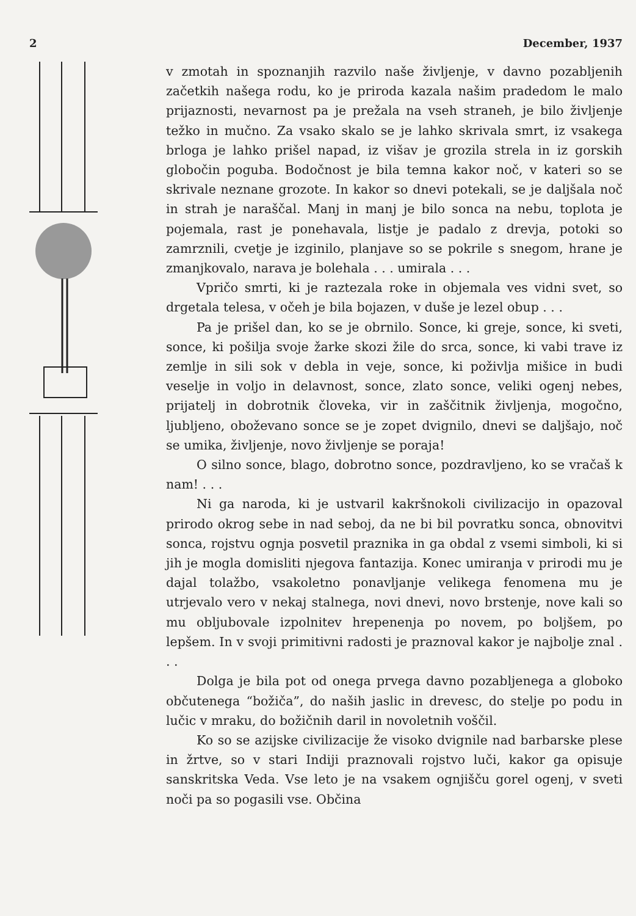2 December, 1937
v zmotah in spoznanjih razvilo naše življenje, v davno pozabljenih začetkih našega rodu, ko je priroda kazala našim pradedom le malo prijaznosti, nevarnost pa je prežala na vseh straneh, je bilo življenje težko in mučno. Za vsako skalo se je lahko skrivala smrt, iz vsakega brloga je lahko prišel napad, iz višav je grozila strela in iz gorskih globočin poguba. Bodočnost je bila temna kakor noč, v kateri so se skrivale neznane grozote. In kakor so dnevi potekali, se je daljšala noč in strah je naraščal. Manj in manj je bilo sonca na nebu, toplota je pojemala, rast je ponehavala, listje je padalo z drevja, potoki so zamrznili, cvetje je izginilo, planjave so se pokrile s snegom, hrane je zmanjkovalo, narava je bolehala . . . umirala . . .
Vpričo smrti, ki je raztezala roke in objemala ves vidni svet, so drgetala telesa, v očeh je bila bojazen, v duše je lezel obup . . .
Pa je prišel dan, ko se je obrnilo. Sonce, ki greje, sonce, ki sveti, sonce, ki pošilja svoje žarke skozi žile do srca, sonce, ki vabi trave iz zemlje in sili sok v debla in veje, sonce, ki poživlja mišice in budi veselje in voljo in delavnost, sonce, zlato sonce, veliki ogenj nebes, prijatelj in dobrotnik človeka, vir in zaščitnik življenja, mogočno, ljubljeno, oboževano sonce se je zopet dvignilo, dnevi se daljšajo, noč se umika, življenje, novo življenje se poraja!
O silno sonce, blago, dobrotno sonce, pozdravljeno, ko se vračaš k nam! . . .
Ni ga naroda, ki je ustvaril kakršnokoli civilizacijo in opazoval prirodo okrog sebe in nad seboj, da ne bi bil povratku sonca, obnovitvi sonca, rojstvu ognja posvetil praznika in ga obdal z vsemi simboli, ki si jih je mogla domisliti njegova fantazija. Konec umiranja v prirodi mu je dajal tolažbo, vsakoletno ponavljanje velikega fenomena mu je utrjevalo vero v nekaj stalnega, novi dnevi, novo brstenje, nove kali so mu obljubovale izpolnitev hrepenenja po novem, po boljšem, po lepšem. In v svoji primitivni radosti je praznoval kakor je najbolje znal . . .
Dolga je bila pot od onega prvega davno pozabljenega a globoko občutenega “božiča”, do naših jaslic in drevesc, do stelje po podu in lučic v mraku, do božičnih daril in novoletnih voščil.
Ko so se azijske civilizacije že visoko dvignile nad barbarske plese in žrtve, so v stari Indiji praznovali rojstvo luči, kakor ga opisuje sanskritska Veda. Vse leto je na vsakem ognjišču gorel ogenj, v sveti noči pa so pogasili vse. Občina